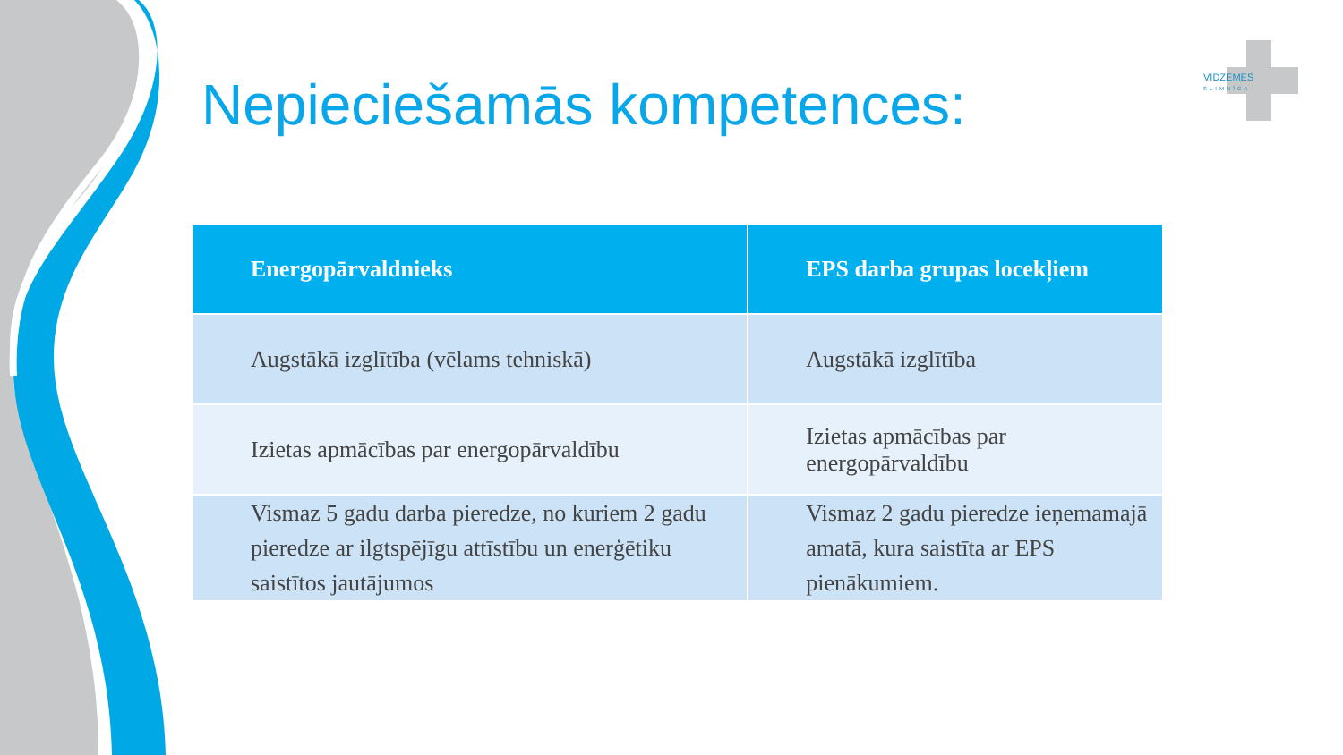Nepieciešamās kompetences:
VIDZEMES
SLIMNĪCA
| Energopārvaldnieks | EPS darba grupas locekļiem |
| --- | --- |
| Augstākā izglītība (vēlams tehniskā) | Augstākā izglītība |
| Izietas apmācības par energopārvaldību | Izietas apmācības par energopārvaldību |
| Vismaz 5 gadu darba pieredze, no kuriem 2 gadu pieredze ar ilgtspējīgu attīstību un enerģētiku saistītos jautājumos | Vismaz 2 gadu pieredze ieņemamajā amatā, kura saistīta ar EPS pienākumiem. |